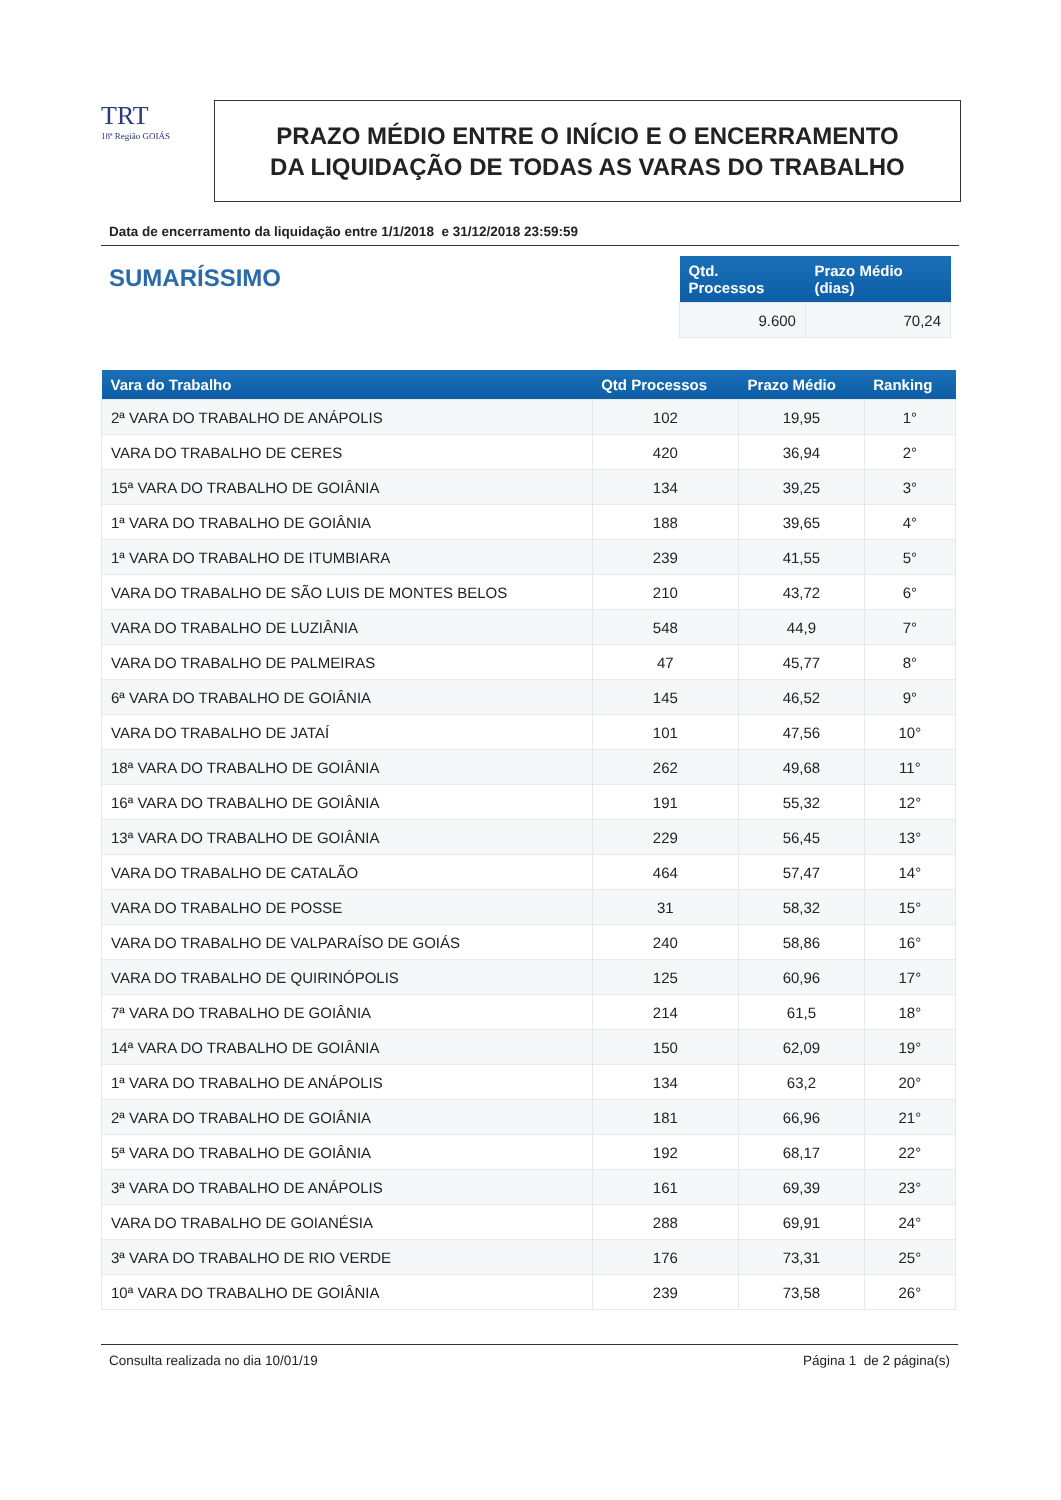TRT
18ª Região GOIÁS
PRAZO MÉDIO ENTRE O INÍCIO E O ENCERRAMENTO
DA LIQUIDAÇÃO DE TODAS AS VARAS DO TRABALHO
Data de encerramento da liquidação entre 1/1/2018 e 31/12/2018 23:59:59
SUMARÍSSIMO
| Qtd. Processos | Prazo Médio (dias) |
| --- | --- |
| 9.600 | 70,24 |
| Vara do Trabalho | Qtd Processos | Prazo Médio | Ranking |
| --- | --- | --- | --- |
| 2ª VARA DO TRABALHO DE ANÁPOLIS | 102 | 19,95 | 1° |
| VARA DO TRABALHO DE CERES | 420 | 36,94 | 2° |
| 15ª VARA DO TRABALHO DE GOIÂNIA | 134 | 39,25 | 3° |
| 1ª VARA DO TRABALHO DE GOIÂNIA | 188 | 39,65 | 4° |
| 1ª VARA DO TRABALHO DE ITUMBIARA | 239 | 41,55 | 5° |
| VARA DO TRABALHO DE SÃO LUIS DE MONTES BELOS | 210 | 43,72 | 6° |
| VARA DO TRABALHO DE LUZIÂNIA | 548 | 44,9 | 7° |
| VARA DO TRABALHO DE PALMEIRAS | 47 | 45,77 | 8° |
| 6ª VARA DO TRABALHO DE GOIÂNIA | 145 | 46,52 | 9° |
| VARA DO TRABALHO DE JATAÍ | 101 | 47,56 | 10° |
| 18ª VARA DO TRABALHO DE GOIÂNIA | 262 | 49,68 | 11° |
| 16ª VARA DO TRABALHO DE GOIÂNIA | 191 | 55,32 | 12° |
| 13ª VARA DO TRABALHO DE GOIÂNIA | 229 | 56,45 | 13° |
| VARA DO TRABALHO DE CATALÃO | 464 | 57,47 | 14° |
| VARA DO TRABALHO DE POSSE | 31 | 58,32 | 15° |
| VARA DO TRABALHO DE VALPARAÍSO DE GOIÁS | 240 | 58,86 | 16° |
| VARA DO TRABALHO DE QUIRINÓPOLIS | 125 | 60,96 | 17° |
| 7ª VARA DO TRABALHO DE GOIÂNIA | 214 | 61,5 | 18° |
| 14ª VARA DO TRABALHO DE GOIÂNIA | 150 | 62,09 | 19° |
| 1ª VARA DO TRABALHO DE ANÁPOLIS | 134 | 63,2 | 20° |
| 2ª VARA DO TRABALHO DE GOIÂNIA | 181 | 66,96 | 21° |
| 5ª VARA DO TRABALHO DE GOIÂNIA | 192 | 68,17 | 22° |
| 3ª VARA DO TRABALHO DE ANÁPOLIS | 161 | 69,39 | 23° |
| VARA DO TRABALHO DE GOIANÉSIA | 288 | 69,91 | 24° |
| 3ª VARA DO TRABALHO DE RIO VERDE | 176 | 73,31 | 25° |
| 10ª VARA DO TRABALHO DE GOIÂNIA | 239 | 73,58 | 26° |
Consulta realizada no dia 10/01/19 Página 1 de 2 página(s)